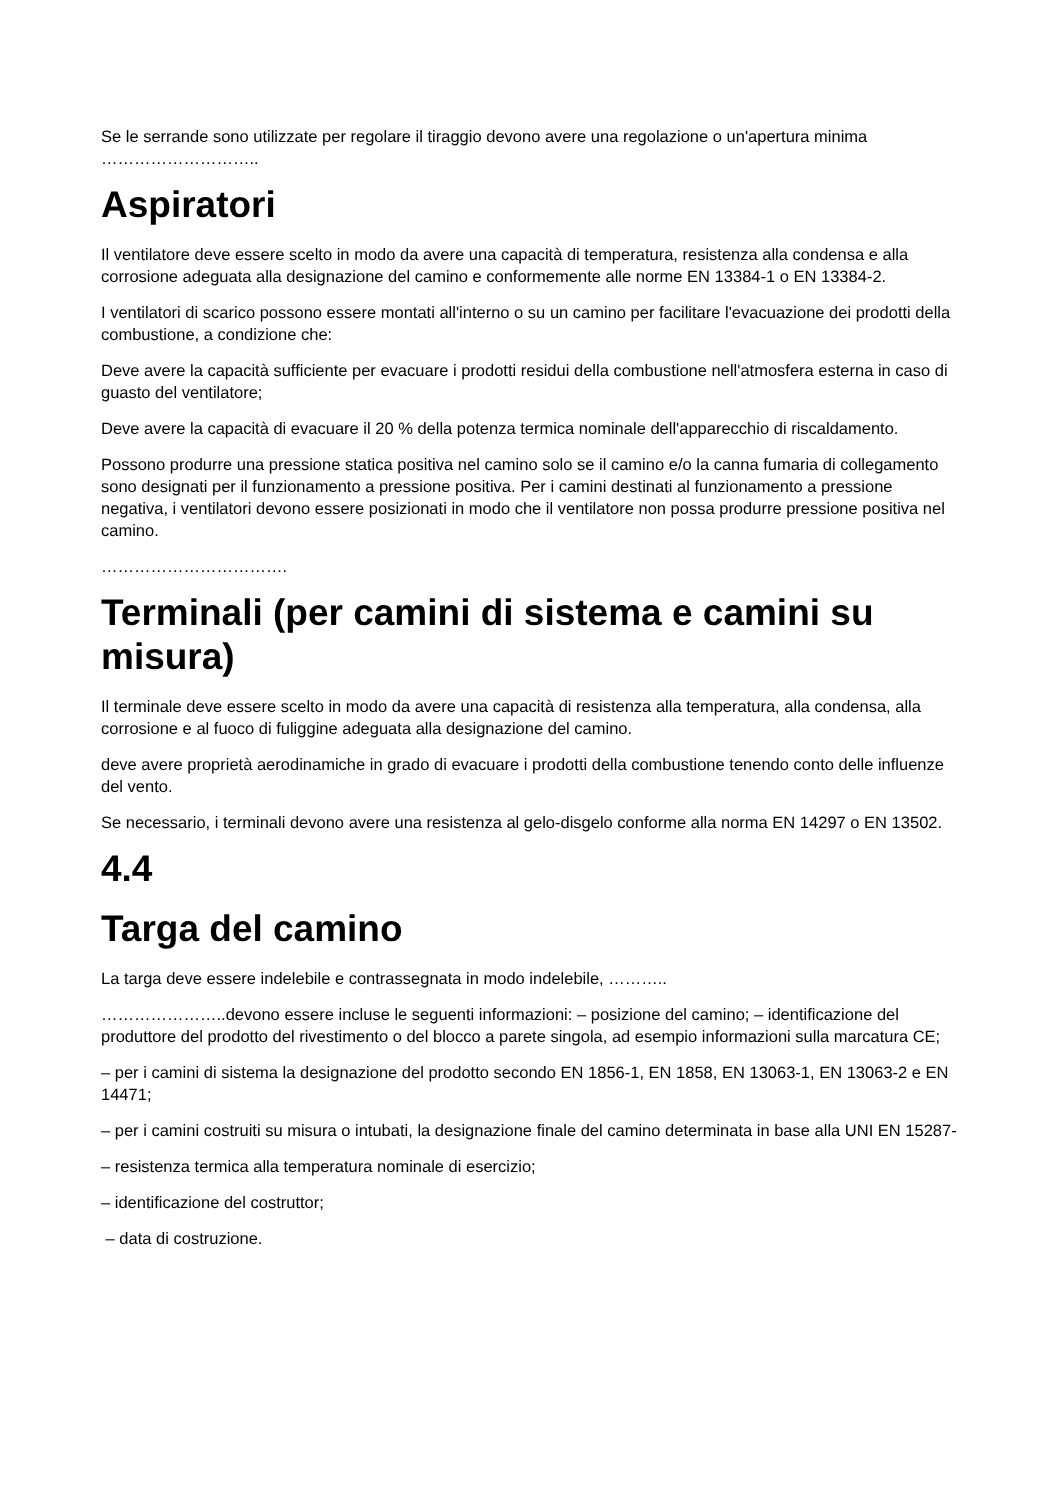Se le serrande sono utilizzate per regolare il tiraggio devono avere una regolazione o un'apertura minima ………………………..
Aspiratori
Il ventilatore deve essere scelto in modo da avere una capacità di temperatura, resistenza alla condensa e alla corrosione adeguata alla designazione del camino e conformemente alle norme EN 13384-1 o EN 13384-2.
I ventilatori di scarico possono essere montati all'interno o su un camino per facilitare l'evacuazione dei prodotti della combustione, a condizione che:
Deve avere la capacità sufficiente per evacuare i prodotti residui della combustione nell'atmosfera esterna in caso di guasto del ventilatore;
Deve avere la capacità di evacuare il 20 % della potenza termica nominale dell'apparecchio di riscaldamento.
Possono produrre una pressione statica positiva nel camino solo se il camino e/o la canna fumaria di collegamento sono designati per il funzionamento a pressione positiva. Per i camini destinati al funzionamento a pressione negativa, i ventilatori devono essere posizionati in modo che il ventilatore non possa produrre pressione positiva nel camino.
…………………………….
Terminali (per camini di sistema e camini su misura)
Il terminale deve essere scelto in modo da avere una capacità di resistenza alla temperatura, alla condensa, alla corrosione e al fuoco di fuliggine adeguata alla designazione del camino.
deve avere proprietà aerodinamiche in grado di evacuare i prodotti della combustione tenendo conto delle influenze del vento.
Se necessario, i terminali devono avere una resistenza al gelo-disgelo conforme alla norma EN 14297 o EN 13502.
4.4
Targa del camino
La targa deve essere indelebile e contrassegnata in modo indelebile, ………..
…………………..devono essere incluse le seguenti informazioni: – posizione del camino; – identificazione del produttore del prodotto del rivestimento o del blocco a parete singola, ad esempio informazioni sulla marcatura CE;
– per i camini di sistema la designazione del prodotto secondo EN 1856-1, EN 1858, EN 13063-1, EN 13063-2 e EN 14471;
– per i camini costruiti su misura o intubati, la designazione finale del camino determinata in base alla UNI EN 15287-
– resistenza termica alla temperatura nominale di esercizio;
– identificazione del costruttor;
– data di costruzione.